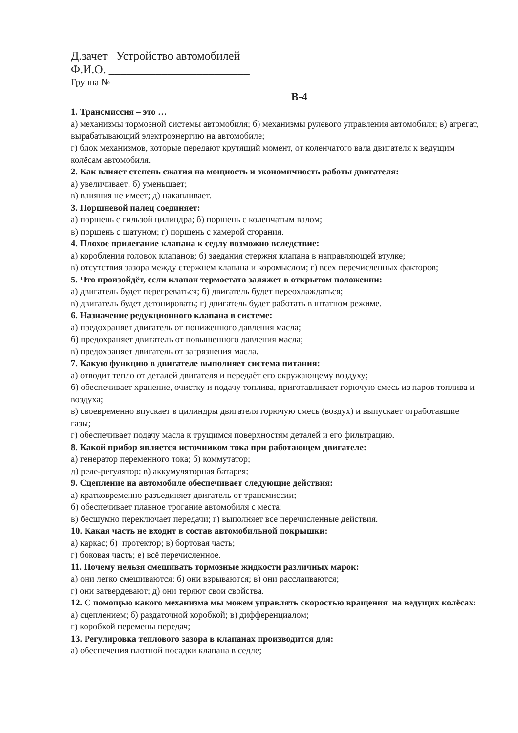Д.зачет Устройство автомобилей
Ф.И.О. ________________________
Группа №______
В-4
1. Трансмиссия – это …
а) механизмы тормозной системы автомобиля; б) механизмы рулевого управления автомобиля; в) агрегат, вырабатывающий электроэнергию на автомобиле;
г) блок механизмов, которые передают крутящий момент, от коленчатого вала двигателя к ведущим колёсам автомобиля.
2. Как влияет степень сжатия на мощность и экономичность работы двигателя:
а) увеличивает; б) уменьшает;
в) влияния не имеет; д) накапливает.
3. Поршневой палец соединяет:
а) поршень с гильзой цилиндра; б) поршень с коленчатым валом;
в) поршень с шатуном; г) поршень с камерой сгорания.
4. Плохое прилегание клапана к седлу возможно вследствие:
а) коробления головок клапанов; б) заедания стержня клапана в направляющей втулке;
в) отсутствия зазора между стержнем клапана и коромыслом; г) всех перечисленных факторов;
5. Что произойдёт, если клапан термостата заляжет в открытом положении:
а) двигатель будет перегреваться; б) двигатель будет переохлаждаться;
в) двигатель будет детонировать; г) двигатель будет работать в штатном режиме.
6. Назначение редукционного клапана в системе:
а) предохраняет двигатель от пониженного давления масла;
б) предохраняет двигатель от повышенного давления масла;
в) предохраняет двигатель от загрязнения масла.
7. Какую функцию в двигателе выполняет система питания:
а) отводит тепло от деталей двигателя и передаёт его окружающему воздуху;
б) обеспечивает хранение, очистку и подачу топлива, приготавливает горючую смесь из паров топлива и воздуха;
в) своевременно впускает в цилиндры двигателя горючую смесь (воздух) и выпускает отработавшие газы;
г) обеспечивает подачу масла к трущимся поверхностям деталей и его фильтрацию.
8. Какой прибор является источником тока при работающем двигателе:
а) генератор переменного тока; б) коммутатор;
д) реле-регулятор; в) аккумуляторная батарея;
9. Сцепление на автомобиле обеспечивает следующие действия:
а) кратковременно разъединяет двигатель от трансмиссии;
б) обеспечивает плавное трогание автомобиля с места;
в) бесшумно переключает передачи; г) выполняет все перечисленные действия.
10. Какая часть не входит в состав автомобильной покрышки:
а) каркас; б) протектор; в) бортовая часть;
г) боковая часть; е) всё перечисленное.
11. Почему нельзя смешивать тормозные жидкости различных марок:
а) они легко смешиваются; б) они взрываются; в) они расслаиваются;
г) они затвердевают; д) они теряют свои свойства.
12. С помощью какого механизма мы можем управлять скоростью вращения на ведущих колёсах:
а) сцеплением; б) раздаточной коробкой; в) дифференциалом;
г) коробкой перемены передач;
13. Регулировка теплового зазора в клапанах производится для:
а) обеспечения плотной посадки клапана в седле;